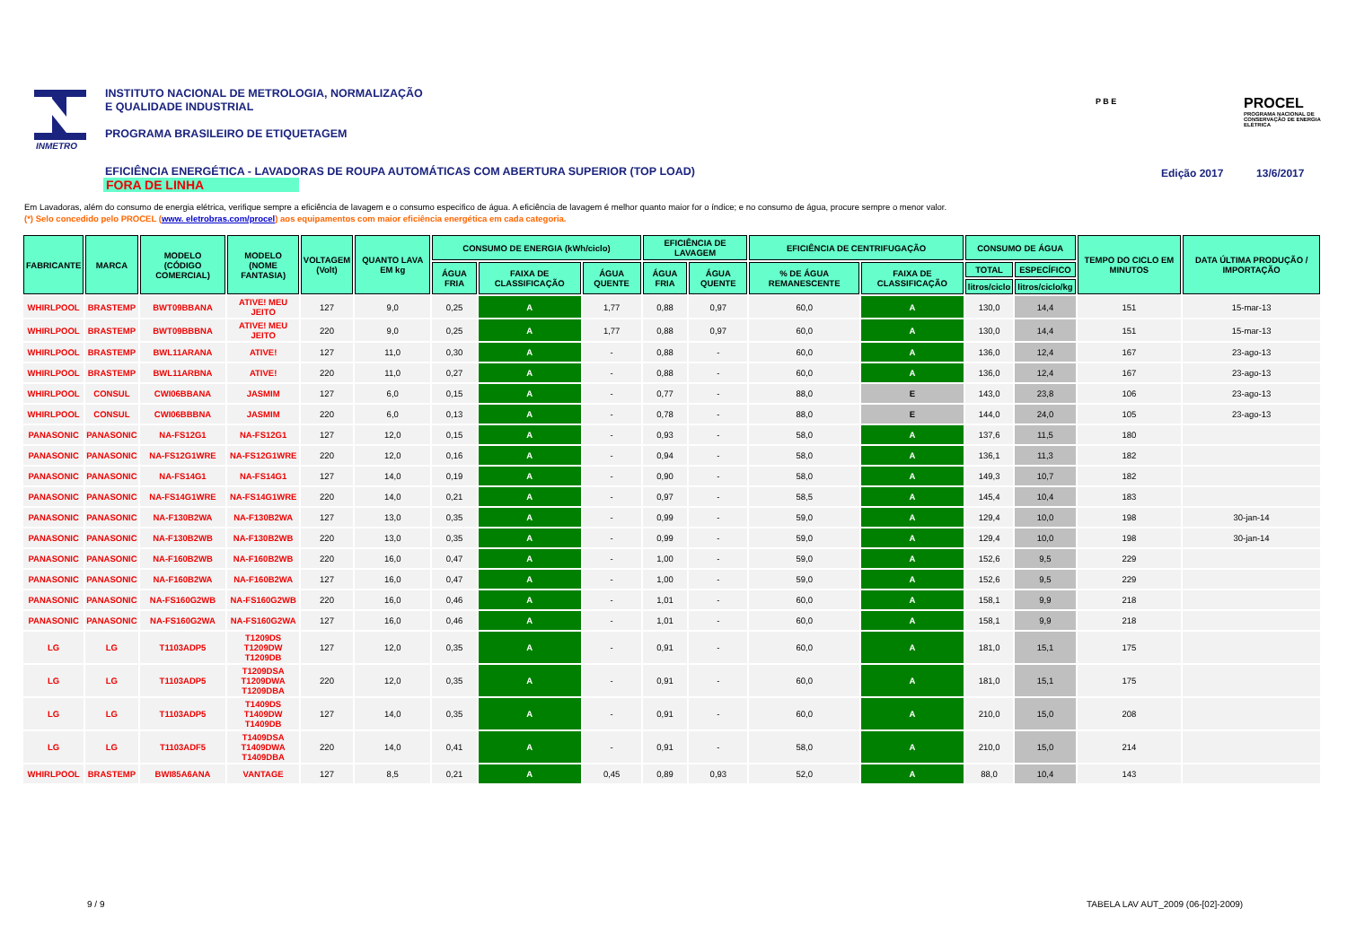INMETRO
INSTITUTO NACIONAL DE METROLOGIA, NORMALIZAÇÃO
E QUALIDADE INDUSTRIAL
PROGRAMA BRASILEIRO DE ETIQUETAGEM
P B E
PROCEL
PROGRAMA NACIONAL DE CONSERVAÇÃO DE ENERGIA ELÉTRICA
EFICIÊNCIA ENERGÉTICA - LAVADORAS DE ROUPA AUTOMÁTICAS COM ABERTURA SUPERIOR (TOP LOAD)
FORA DE LINHA
Edição 2017 13/6/2017
Em Lavadoras, além do consumo de energia elétrica, verifique sempre a eficiência de lavagem e o consumo especifico de água. A eficiência de lavagem é melhor quanto maior for o índice; e no consumo de água, procure sempre o menor valor.
(*) Selo concedido pelo PROCEL (www. eletrobras.com/procel) aos equipamentos com maior eficiência energética em cada categoria.
| FABRICANTE | MARCA | MODELO (CÓDIGO COMERCIAL) | MODELO (NOME FANTASIA) | VOLTAGEM (Volt) | QUANTO LAVA EM kg | CONSUMO DE ENERGIA (kWh/ciclo) | | | EFICIÊNCIA DE LAVAGEM | | EFICIÊNCIA DE CENTRIFUGAÇÃO | | CONSUMO DE ÁGUA | | TEMPO DO CICLO EM MINUTOS | DATA ÚLTIMA PRODUÇÃO / IMPORTAÇÃO |
| --- | --- | --- | --- | --- | --- | --- | --- | --- | --- | --- | --- | --- | --- | --- | --- | --- |
| | | | | | | ÁGUA FRIA | FAIXA DE CLASSIFICAÇÃO | ÁGUA QUENTE | ÁGUA FRIA | ÁGUA QUENTE | % DE ÁGUA REMANESCENTE | FAIXA DE CLASSIFICAÇÃO | TOTAL | ESPECÍFICO | | |
| | | | | | | | | | | | | | litros/ciclo | litros/ciclo/kg | | |
| WHIRLPOOL | BRASTEMP | BWT09BBANA | ATIVE! MEU JEITO | 127 | 9,0 | 0,25 | A | 1,77 | 0,88 | 0,97 | 60,0 | A | 130,0 | 14,4 | 151 | 15-mar-13 |
| WHIRLPOOL | BRASTEMP | BWT09BBBNA | ATIVE! MEU JEITO | 220 | 9,0 | 0,25 | A | 1,77 | 0,88 | 0,97 | 60,0 | A | 130,0 | 14,4 | 151 | 15-mar-13 |
| WHIRLPOOL | BRASTEMP | BWL11ARANA | ATIVE! | 127 | 11,0 | 0,30 | A | - | 0,88 | - | 60,0 | A | 136,0 | 12,4 | 167 | 23-ago-13 |
| WHIRLPOOL | BRASTEMP | BWL11ARBNA | ATIVE! | 220 | 11,0 | 0,27 | A | - | 0,88 | - | 60,0 | A | 136,0 | 12,4 | 167 | 23-ago-13 |
| WHIRLPOOL | CONSUL | CWI06BBANA | JASMIM | 127 | 6,0 | 0,15 | A | - | 0,77 | - | 88,0 | E | 143,0 | 23,8 | 106 | 23-ago-13 |
| WHIRLPOOL | CONSUL | CWI06BBBNA | JASMIM | 220 | 6,0 | 0,13 | A | - | 0,78 | - | 88,0 | E | 144,0 | 24,0 | 105 | 23-ago-13 |
| PANASONIC | PANASONIC | NA-FS12G1 | NA-FS12G1 | 127 | 12,0 | 0,15 | A | - | 0,93 | - | 58,0 | A | 137,6 | 11,5 | 180 | |
| PANASONIC | PANASONIC | NA-FS12G1WRE | NA-FS12G1WRE | 220 | 12,0 | 0,16 | A | - | 0,94 | - | 58,0 | A | 136,1 | 11,3 | 182 | |
| PANASONIC | PANASONIC | NA-FS14G1 | NA-FS14G1 | 127 | 14,0 | 0,19 | A | - | 0,90 | - | 58,0 | A | 149,3 | 10,7 | 182 | |
| PANASONIC | PANASONIC | NA-FS14G1WRE | NA-FS14G1WRE | 220 | 14,0 | 0,21 | A | - | 0,97 | - | 58,5 | A | 145,4 | 10,4 | 183 | |
| PANASONIC | PANASONIC | NA-F130B2WA | NA-F130B2WA | 127 | 13,0 | 0,35 | A | - | 0,99 | - | 59,0 | A | 129,4 | 10,0 | 198 | 30-jan-14 |
| PANASONIC | PANASONIC | NA-F130B2WB | NA-F130B2WB | 220 | 13,0 | 0,35 | A | - | 0,99 | - | 59,0 | A | 129,4 | 10,0 | 198 | 30-jan-14 |
| PANASONIC | PANASONIC | NA-F160B2WB | NA-F160B2WB | 220 | 16,0 | 0,47 | A | - | 1,00 | - | 59,0 | A | 152,6 | 9,5 | 229 | |
| PANASONIC | PANASONIC | NA-F160B2WA | NA-F160B2WA | 127 | 16,0 | 0,47 | A | - | 1,00 | - | 59,0 | A | 152,6 | 9,5 | 229 | |
| PANASONIC | PANASONIC | NA-FS160G2WB | NA-FS160G2WB | 220 | 16,0 | 0,46 | A | - | 1,01 | - | 60,0 | A | 158,1 | 9,9 | 218 | |
| PANASONIC | PANASONIC | NA-FS160G2WA | NA-FS160G2WA | 127 | 16,0 | 0,46 | A | - | 1,01 | - | 60,0 | A | 158,1 | 9,9 | 218 | |
| LG | LG | T1103ADP5 | T1209DS T1209DW T1209DB | 127 | 12,0 | 0,35 | A | - | 0,91 | - | 60,0 | A | 181,0 | 15,1 | 175 | |
| LG | LG | T1103ADP5 | T1209DSA T1209DWA T1209DBA | 220 | 12,0 | 0,35 | A | - | 0,91 | - | 60,0 | A | 181,0 | 15,1 | 175 | |
| LG | LG | T1103ADP5 | T1409DS T1409DW T1409DB | 127 | 14,0 | 0,35 | A | - | 0,91 | - | 60,0 | A | 210,0 | 15,0 | 208 | |
| LG | LG | T1103ADF5 | T1409DSA T1409DWA T1409DBA | 220 | 14,0 | 0,41 | A | - | 0,91 | - | 58,0 | A | 210,0 | 15,0 | 214 | |
| WHIRLPOOL | BRASTEMP | BWI85A6ANA | VANTAGE | 127 | 8,5 | 0,21 | A | 0,45 | 0,89 | 0,93 | 52,0 | A | 88,0 | 10,4 | 143 | |
9 / 9
TABELA LAV AUT_2009 (06-[02]-2009)